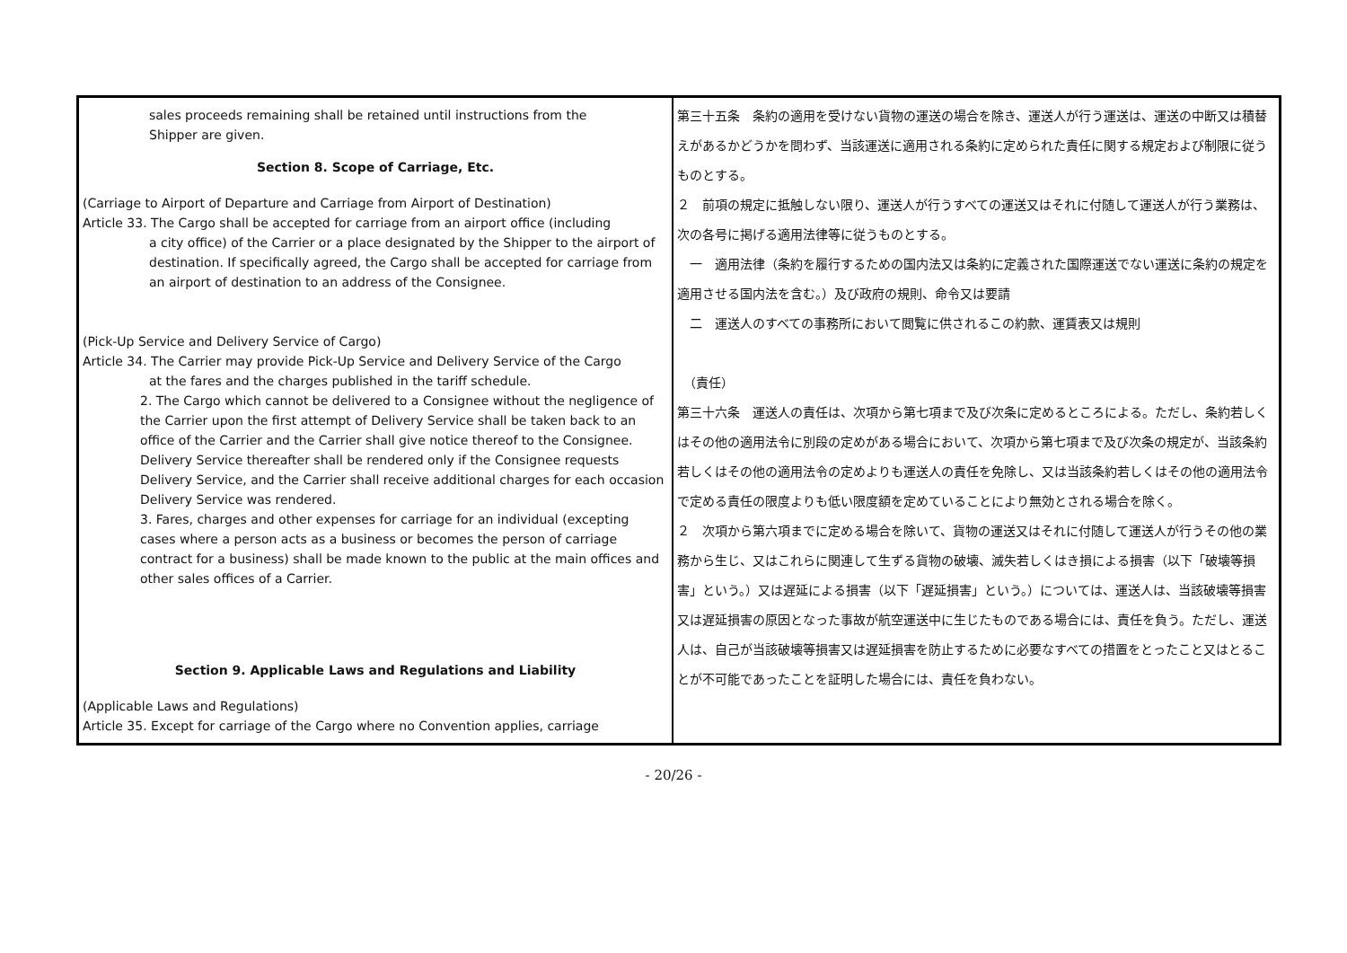| sales proceeds remaining shall be retained until instructions from the Shipper are given. Section 8. Scope of Carriage, Etc. (Carriage to Airport of Departure and Carriage from Airport of Destination) Article 33. The Cargo shall be accepted for carriage from an airport office (including a city office) of the Carrier or a place designated by the Shipper to the airport of destination. If specifically agreed, the Cargo shall be accepted for carriage from an airport of destination to an address of the Consignee. (Pick-Up Service and Delivery Service of Cargo) Article 34. The Carrier may provide Pick-Up Service and Delivery Service of the Cargo at the fares and the charges published in the tariff schedule. 2. The Cargo which cannot be delivered to a Consignee without the negligence of the Carrier upon the first attempt of Delivery Service shall be taken back to an office of the Carrier and the Carrier shall give notice thereof to the Consignee. Delivery Service thereafter shall be rendered only if the Consignee requests Delivery Service, and the Carrier shall receive additional charges for each occasion Delivery Service was rendered. 3. Fares, charges and other expenses for carriage for an individual (excepting cases where a person acts as a business or becomes the person of carriage contract for a business) shall be made known to the public at the main offices and other sales offices of a Carrier. Section 9. Applicable Laws and Regulations and Liability (Applicable Laws and Regulations) Article 35. Except for carriage of the Cargo where no Convention applies, carriage | 第三十五条 条約の適用を受けない貨物の運送の場合を除き、運送人が行う運送は、運送の中断又は積替えがあるかどうかを問わず、当該運送に適用される条約に定められた責任に関する規定および制限に従うものとする。 ２ 前項の規定に抵触しない限り、運送人が行うすべての運送又はそれに付随して運送人が行う業務は、次の各号に掲げる適用法律等に従うものとする。 一 適用法律（条約を履行するための国内法又は条約に定義された国際運送でない運送に条約の規定を適用させる国内法を含む。）及び政府の規則、命令又は要請 二 運送人のすべての事務所において閲覧に供されるこの約款、運賃表又は規則 （責任） 第三十六条 運送人の責任は、次項から第七項まで及び次条に定めるところによる。ただし、条約若しくはその他の適用法令に別段の定めがある場合において、次項から第七項まで及び次条の規定が、当該条約若しくはその他の適用法令の定めよりも運送人の責任を免除し、又は当該条約若しくはその他の適用法令で定める責任の限度よりも低い限度額を定めていることにより無効とされる場合を除く。 ２ 次項から第六項までに定める場合を除いて、貨物の運送又はそれに付随して運送人が行うその他の業務から生じ、又はこれらに関連して生ずる貨物の破壊、滅失若しくはき損による損害（以下「破壊等損害」という。）又は遅延による損害（以下「遅延損害」という。）については、運送人は、当該破壊等損害又は遅延損害の原因となった事故が航空運送中に生じたものである場合には、責任を負う。ただし、運送人は、自己が当該破壊等損害又は遅延損害を防止するために必要なすべての措置をとったこと又はとることが不可能であったことを証明した場合には、責任を負わない。 |
- 20/26 -